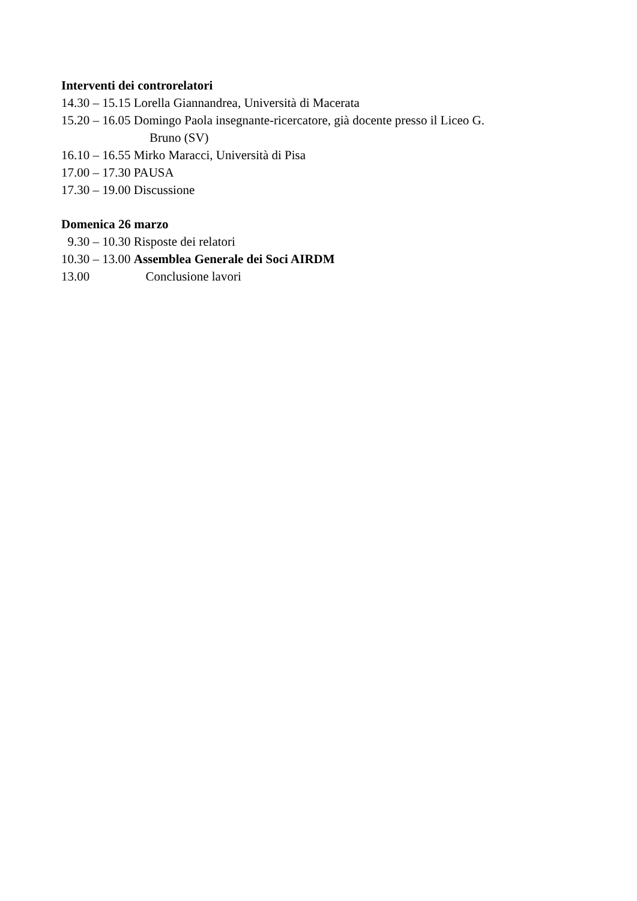Interventi dei controrelatori
14.30 – 15.15 Lorella Giannandrea, Università di Macerata
15.20 – 16.05 Domingo Paola insegnante-ricercatore, già docente presso il Liceo G.
Bruno (SV)
16.10 – 16.55 Mirko Maracci, Università di Pisa
17.00 – 17.30 PAUSA
17.30 – 19.00 Discussione
Domenica 26 marzo
9.30 – 10.30 Risposte dei relatori
10.30 – 13.00 Assemblea Generale dei Soci AIRDM
13.00 Conclusione lavori